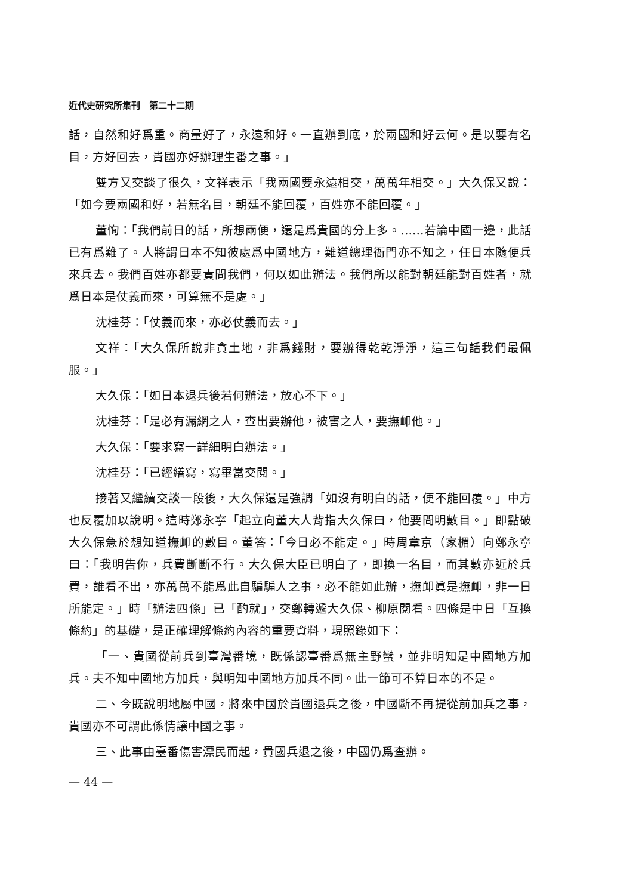近代史研究所集刊　第二十二期
話，自然和好爲重。商量好了，永遠和好。一直辦到底，於兩國和好云何。是以要有名目，方好回去，貴國亦好辦理生番之事。」
雙方又交談了很久，文祥表示「我兩國要永遠相交，萬萬年相交。」大久保又說：「如今要兩國和好，若無名目，朝廷不能回覆，百姓亦不能回覆。」
董恂：「我們前日的話，所想兩便，還是爲貴國的分上多。……若論中國一邊，此話已有爲難了。人將謂日本不知彼處爲中國地方，難道總理衙門亦不知之，任日本隨便兵來兵去。我們百姓亦都要責問我們，何以如此辦法。我們所以能對朝廷能對百姓者，就爲日本是仗義而來，可算無不是處。」
沈桂芬：「仗義而來，亦必仗義而去。」
文祥：「大久保所說非貪土地，非爲錢財，要辦得乾乾淨淨，這三句話我們最佩服。」
大久保：「如日本退兵後若何辦法，放心不下。」
沈桂芬：「是必有漏網之人，查出要辦他，被害之人，要撫卹他。」
大久保：「要求寫一詳細明白辦法。」
沈桂芬：「已經繕寫，寫畢當交閱。」
接著又繼續交談一段後，大久保還是強調「如沒有明白的話，便不能回覆。」中方也反覆加以說明。這時鄭永寧「起立向董大人背指大久保曰，他要問明數目。」即點破大久保急於想知道撫卹的數目。董答：「今日必不能定。」時周章京（家楣）向鄭永寧曰：「我明告你，兵費斷斷不行。大久保大臣已明白了，即換一名目，而其數亦近於兵費，誰看不出，亦萬萬不能爲此自騙騙人之事，必不能如此辦，撫卹眞是撫卹，非一日所能定。」時「辦法四條」已「酌就」，交鄭轉遞大久保、柳原閱看。四條是中日「互換條約」的基礎，是正確理解條約內容的重要資料，現照錄如下：
「一、貴國從前兵到臺灣番境，既係認臺番爲無主野蠻，並非明知是中國地方加兵。夫不知中國地方加兵，與明知中國地方加兵不同。此一節可不算日本的不是。
二、今既說明地屬中國，將來中國於貴國退兵之後，中國斷不再提從前加兵之事，貴國亦不可謂此係情讓中國之事。
三、此事由臺番傷害漂民而起，貴國兵退之後，中國仍爲查辦。
— 44 —